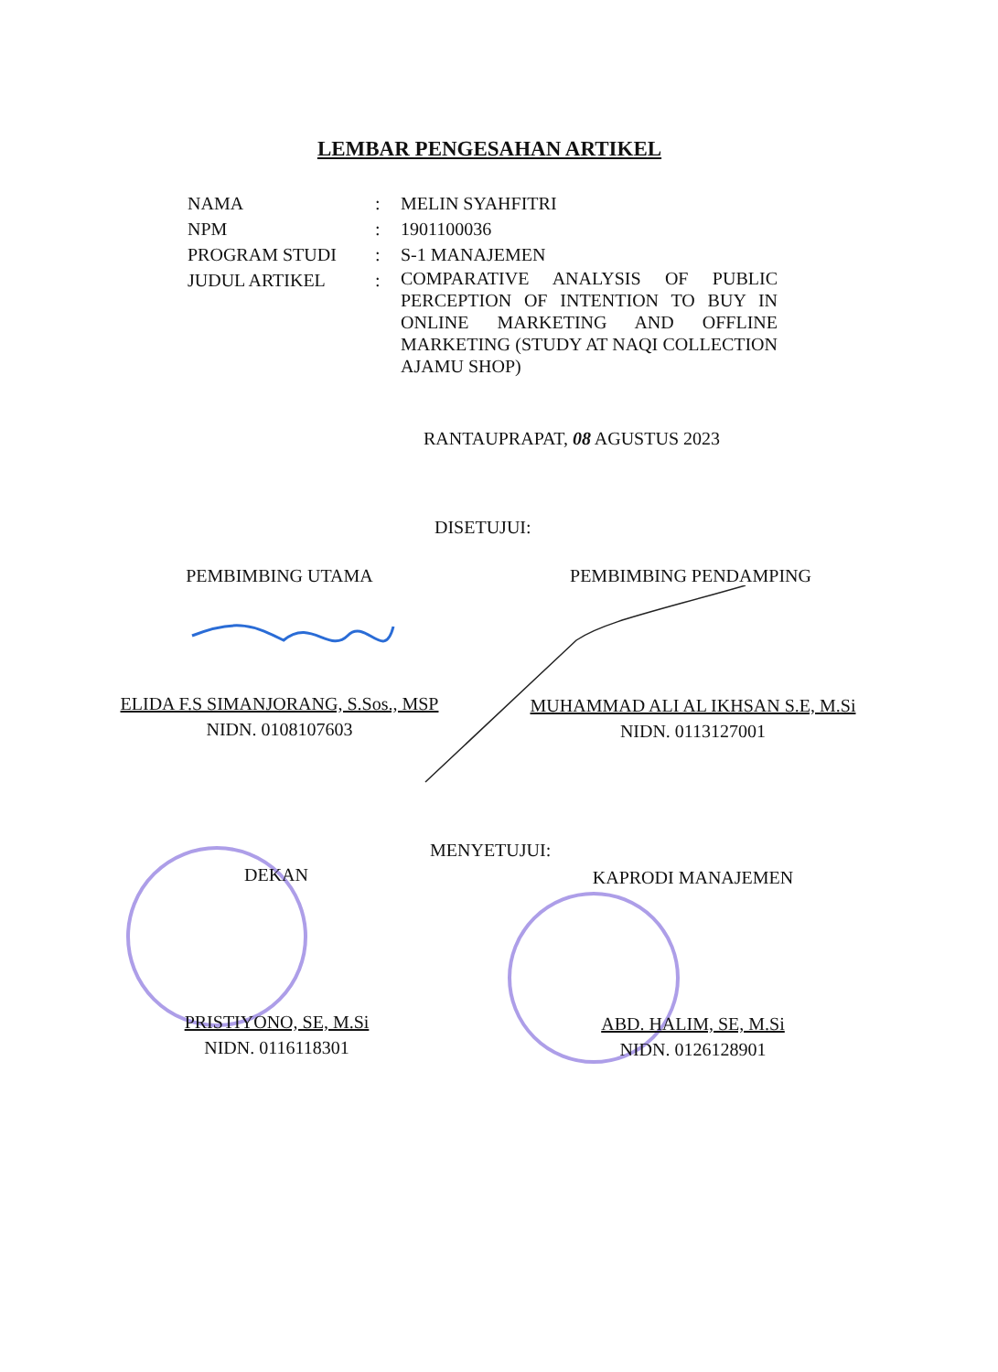LEMBAR PENGESAHAN ARTIKEL
| NAMA | : | MELIN SYAHFITRI |
| NPM | : | 1901100036 |
| PROGRAM STUDI | : | S-1 MANAJEMEN |
| JUDUL ARTIKEL | : | COMPARATIVE ANALYSIS OF PUBLIC PERCEPTION OF INTENTION TO BUY IN ONLINE MARKETING AND OFFLINE MARKETING (STUDY AT NAQI COLLECTION AJAMU SHOP) |
RANTAUPRAPAT, 08 AGUSTUS 2023
DISETUJUI:
PEMBIMBING UTAMA PEMBIMBING PENDAMPING
ELIDA F.S SIMANJORANG, S.Sos., MSP
NIDN. 0108107603
MUHAMMAD ALI AL IKHSAN S.E, M.Si
NIDN. 0113127001
MENYETUJUI:
DEKAN KAPRODI MANAJEMEN
PRISTIYONO, SE, M.Si
NIDN. 0116118301
ABD. HALIM, SE, M.Si
NIDN. 0126128901